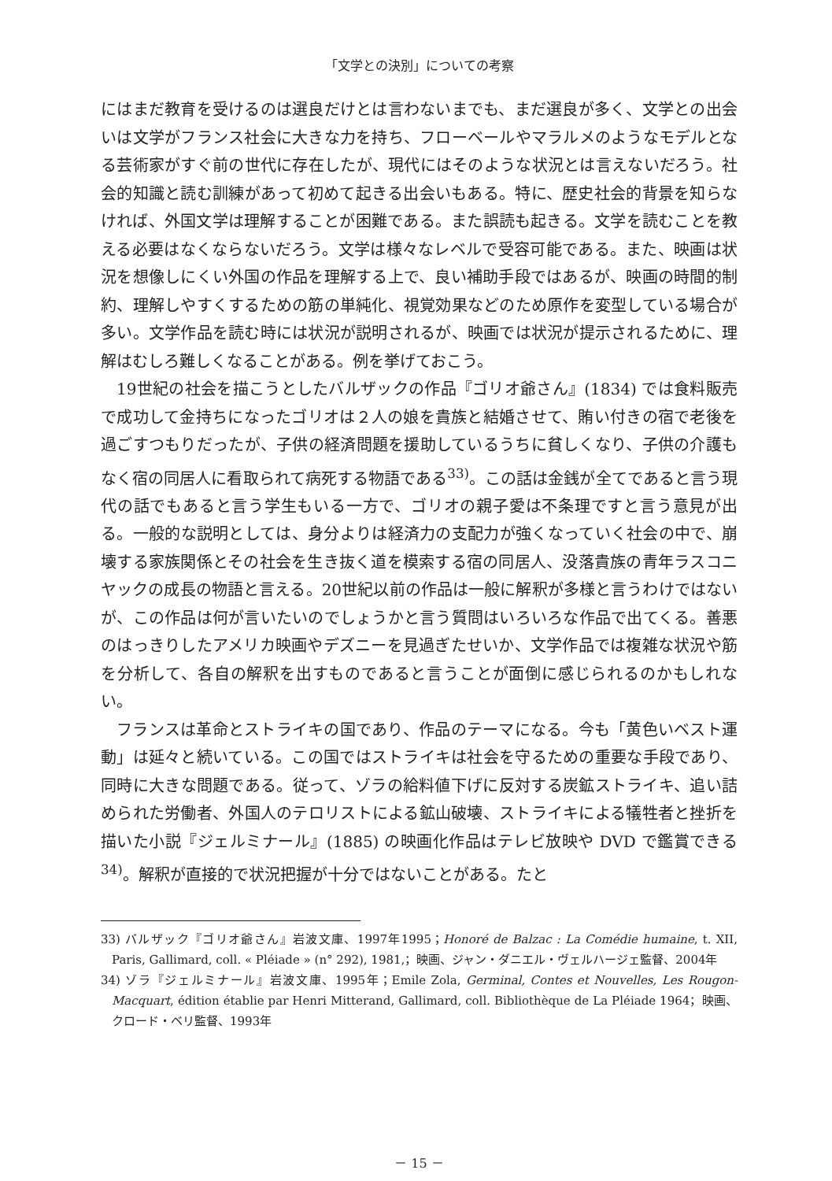「文学との決別」についての考察
にはまだ教育を受けるのは選良だけとは言わないまでも、まだ選良が多く、文学との出会いは文学がフランス社会に大きな力を持ち、フローベールやマラルメのようなモデルとなる芸術家がすぐ前の世代に存在したが、現代にはそのような状況とは言えないだろう。社会的知識と読む訓練があって初めて起きる出会いもある。特に、歴史社会的背景を知らなければ、外国文学は理解することが困難である。また誤読も起きる。文学を読むことを教える必要はなくならないだろう。文学は様々なレベルで受容可能である。また、映画は状況を想像しにくい外国の作品を理解する上で、良い補助手段ではあるが、映画の時間的制約、理解しやすくするための筋の単純化、視覚効果などのため原作を変型している場合が多い。文学作品を読む時には状況が説明されるが、映画では状況が提示されるために、理解はむしろ難しくなることがある。例を挙げておこう。
19世紀の社会を描こうとしたバルザックの作品『ゴリオ爺さん』(1834) では食料販売で成功して金持ちになったゴリオは２人の娘を貴族と結婚させて、賄い付きの宿で老後を過ごすつもりだったが、子供の経済問題を援助しているうちに貧しくなり、子供の介護もなく宿の同居人に看取られて病死する物語である<sup>33)</sup>。この話は金銭が全てであると言う現代の話でもあると言う学生もいる一方で、ゴリオの親子愛は不条理ですと言う意見が出る。一般的な説明としては、身分よりは経済力の支配力が強くなっていく社会の中で、崩壊する家族関係とその社会を生き抜く道を模索する宿の同居人、没落貴族の青年ラスコニヤックの成長の物語と言える。20世紀以前の作品は一般に解釈が多様と言うわけではないが、この作品は何が言いたいのでしょうかと言う質問はいろいろな作品で出てくる。善悪のはっきりしたアメリカ映画やデズニーを見過ぎたせいか、文学作品では複雑な状況や筋を分析して、各自の解釈を出すものであると言うことが面倒に感じられるのかもしれない。
フランスは革命とストライキの国であり、作品のテーマになる。今も「黄色いベスト運動」は延々と続いている。この国ではストライキは社会を守るための重要な手段であり、同時に大きな問題である。従って、ゾラの給料値下げに反対する炭鉱ストライキ、追い詰められた労働者、外国人のテロリストによる鉱山破壊、ストライキによる犠牲者と挫折を描いた小説『ジェルミナール』(1885) の映画化作品はテレビ放映や DVD で鑑賞できる<sup>34)</sup>。解釈が直接的で状況把握が十分ではないことがある。たと
33) バルザック『ゴリオ爺さん』岩波文庫、1997年1995；Honoré de Balzac : La Comédie humaine, t. XII, Paris, Gallimard, coll. « Pléiade » (n° 292), 1981,；映画、ジャン・ダニエル・ヴェルハージェ監督、2004年
34) ゾラ『ジェルミナール』岩波文庫、1995年；Emile Zola, Germinal, Contes et Nouvelles, Les Rougon-Macquart, édition établie par Henri Mitterand, Gallimard, coll. Bibliothèque de La Pléiade 1964；映画、クロード・ベリ監督、1993年
－ 15 －